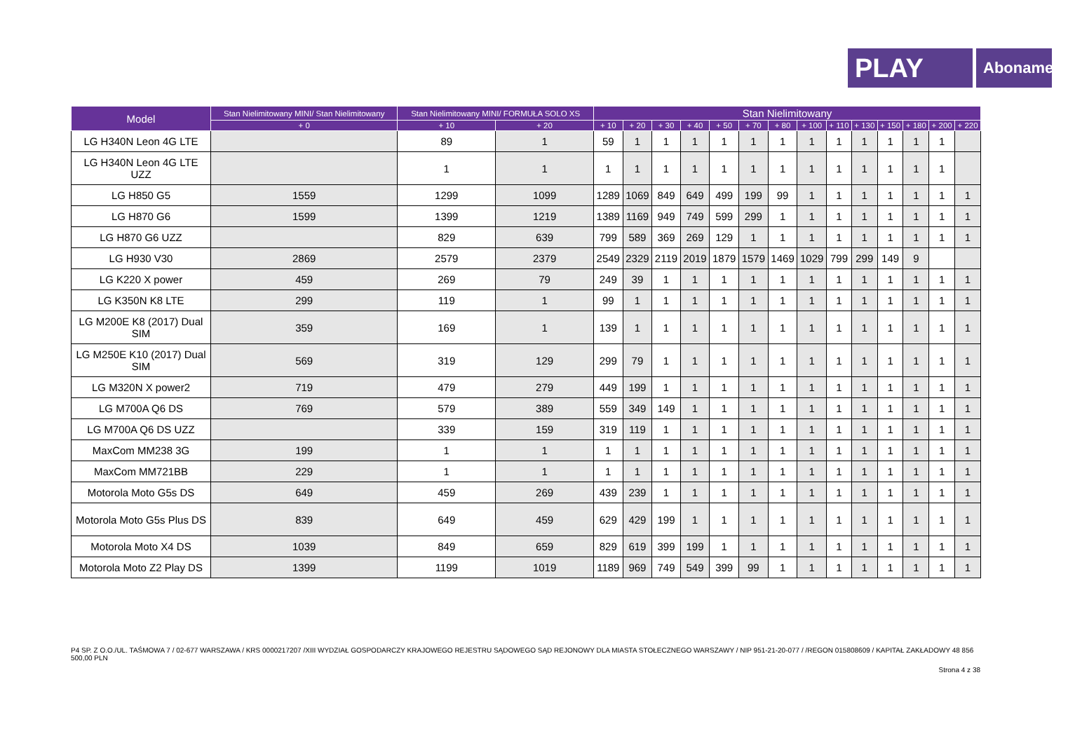PLAY
Abonament
| Model | Stan Nielimitowany MINI/ Stan Nielimitowany | Stan Nielimitowany MINI/ FORMUŁA SOLO XS | | Stan Nielimitowany | | | | | | | | | | | | | |
| --- | --- | --- | --- | --- | --- | --- | --- | --- | --- | --- | --- | --- | --- | --- | --- | --- | --- |
| | + 0 | + 10 | + 20 | + 10 | + 20 | + 30 | + 40 | + 50 | + 70 | + 80 | + 100 | + 110 | + 130 | + 150 | + 180 | + 200 | + 220 |
| LG H340N Leon 4G LTE | | 89 | 1 | 59 | 1 | 1 | 1 | 1 | 1 | 1 | 1 | 1 | 1 | 1 | 1 | 1 | |
| LG H340N Leon 4G LTE UZZ | | 1 | 1 | 1 | 1 | 1 | 1 | 1 | 1 | 1 | 1 | 1 | 1 | 1 | 1 | 1 | |
| LG H850 G5 | 1559 | 1299 | 1099 | 1289 | 1069 | 849 | 649 | 499 | 199 | 99 | 1 | 1 | 1 | 1 | 1 | 1 | 1 |
| LG H870 G6 | 1599 | 1399 | 1219 | 1389 | 1169 | 949 | 749 | 599 | 299 | 1 | 1 | 1 | 1 | 1 | 1 | 1 | 1 |
| LG H870 G6 UZZ | | 829 | 639 | 799 | 589 | 369 | 269 | 129 | 1 | 1 | 1 | 1 | 1 | 1 | 1 | 1 | 1 |
| LG H930 V30 | 2869 | 2579 | 2379 | 2549 | 2329 | 2119 | 2019 | 1879 | 1579 | 1469 | 1029 | 799 | 299 | 149 | 9 | | |
| LG K220 X power | 459 | 269 | 79 | 249 | 39 | 1 | 1 | 1 | 1 | 1 | 1 | 1 | 1 | 1 | 1 | 1 | 1 |
| LG K350N K8 LTE | 299 | 119 | 1 | 99 | 1 | 1 | 1 | 1 | 1 | 1 | 1 | 1 | 1 | 1 | 1 | 1 | 1 |
| LG M200E K8 (2017) Dual SIM | 359 | 169 | 1 | 139 | 1 | 1 | 1 | 1 | 1 | 1 | 1 | 1 | 1 | 1 | 1 | 1 | 1 |
| LG M250E K10 (2017) Dual SIM | 569 | 319 | 129 | 299 | 79 | 1 | 1 | 1 | 1 | 1 | 1 | 1 | 1 | 1 | 1 | 1 | 1 |
| LG M320N X power2 | 719 | 479 | 279 | 449 | 199 | 1 | 1 | 1 | 1 | 1 | 1 | 1 | 1 | 1 | 1 | 1 | 1 |
| LG M700A Q6 DS | 769 | 579 | 389 | 559 | 349 | 149 | 1 | 1 | 1 | 1 | 1 | 1 | 1 | 1 | 1 | 1 | 1 |
| LG M700A Q6 DS UZZ | | 339 | 159 | 319 | 119 | 1 | 1 | 1 | 1 | 1 | 1 | 1 | 1 | 1 | 1 | 1 | 1 |
| MaxCom MM238 3G | 199 | 1 | 1 | 1 | 1 | 1 | 1 | 1 | 1 | 1 | 1 | 1 | 1 | 1 | 1 | 1 | 1 |
| MaxCom MM721BB | 229 | 1 | 1 | 1 | 1 | 1 | 1 | 1 | 1 | 1 | 1 | 1 | 1 | 1 | 1 | 1 | 1 |
| Motorola Moto G5s DS | 649 | 459 | 269 | 439 | 239 | 1 | 1 | 1 | 1 | 1 | 1 | 1 | 1 | 1 | 1 | 1 | 1 |
| Motorola Moto G5s Plus DS | 839 | 649 | 459 | 629 | 429 | 199 | 1 | 1 | 1 | 1 | 1 | 1 | 1 | 1 | 1 | 1 | 1 |
| Motorola Moto X4 DS | 1039 | 849 | 659 | 829 | 619 | 399 | 199 | 1 | 1 | 1 | 1 | 1 | 1 | 1 | 1 | 1 | 1 |
| Motorola Moto Z2 Play DS | 1399 | 1199 | 1019 | 1189 | 969 | 749 | 549 | 399 | 99 | 1 | 1 | 1 | 1 | 1 | 1 | 1 | 1 |
P4 SP. Z O.O./UL. TAŚMOWA 7 / 02-677 WARSZAWA / KRS 0000217207 /XIII WYDZIAŁ GOSPODARCZY KRAJOWEGO REJESTRU SĄDOWEGO SĄD REJONOWY DLA MIASTA STOŁECZNEGO WARSZAWY / NIP 951-21-20-077 / /REGON 015808609 / KAPITAŁ ZAKŁADOWY 48 856 500,00 PLN
Strona 4 z 38